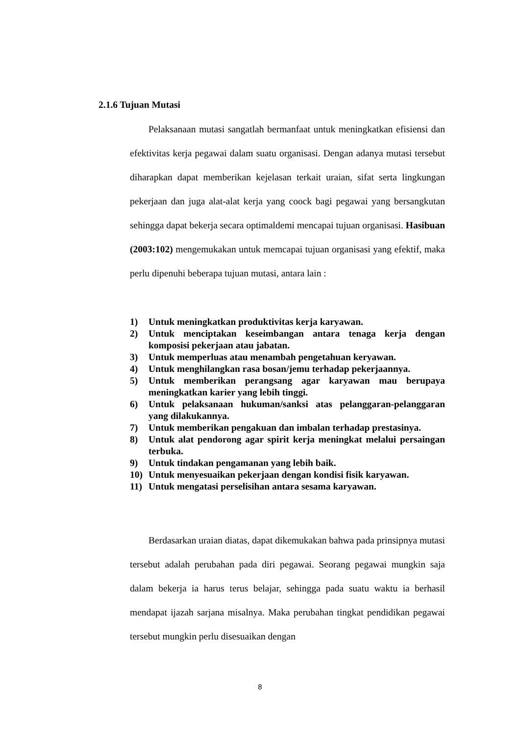2.1.6 Tujuan Mutasi
Pelaksanaan mutasi sangatlah bermanfaat untuk meningkatkan efisiensi dan efektivitas kerja pegawai dalam suatu organisasi. Dengan adanya mutasi tersebut diharapkan dapat memberikan kejelasan terkait uraian, sifat serta lingkungan pekerjaan dan juga alat-alat kerja yang coock bagi pegawai yang bersangkutan sehingga dapat bekerja secara optimaldemi mencapai tujuan organisasi. Hasibuan (2003:102) mengemukakan untuk memcapai tujuan organisasi yang efektif, maka perlu dipenuhi beberapa tujuan mutasi, antara lain :
1) Untuk meningkatkan produktivitas kerja karyawan.
2) Untuk menciptakan keseimbangan antara tenaga kerja dengan komposisi pekerjaan atau jabatan.
3) Untuk memperluas atau menambah pengetahuan keryawan.
4) Untuk menghilangkan rasa bosan/jemu terhadap pekerjaannya.
5) Untuk memberikan perangsang agar karyawan mau berupaya meningkatkan karier yang lebih tinggi.
6) Untuk pelaksanaan hukuman/sanksi atas pelanggaran-pelanggaran yang dilakukannya.
7) Untuk memberikan pengakuan dan imbalan terhadap prestasinya.
8) Untuk alat pendorong agar spirit kerja meningkat melalui persaingan terbuka.
9) Untuk tindakan pengamanan yang lebih baik.
10) Untuk menyesuaikan pekerjaan dengan kondisi fisik karyawan.
11) Untuk mengatasi perselisihan antara sesama karyawan.
Berdasarkan uraian diatas, dapat dikemukakan bahwa pada prinsipnya mutasi tersebut adalah perubahan pada diri pegawai. Seorang pegawai mungkin saja dalam bekerja ia harus terus belajar, sehingga pada suatu waktu ia berhasil mendapat ijazah sarjana misalnya. Maka perubahan tingkat pendidikan pegawai tersebut mungkin perlu disesuaikan dengan
8